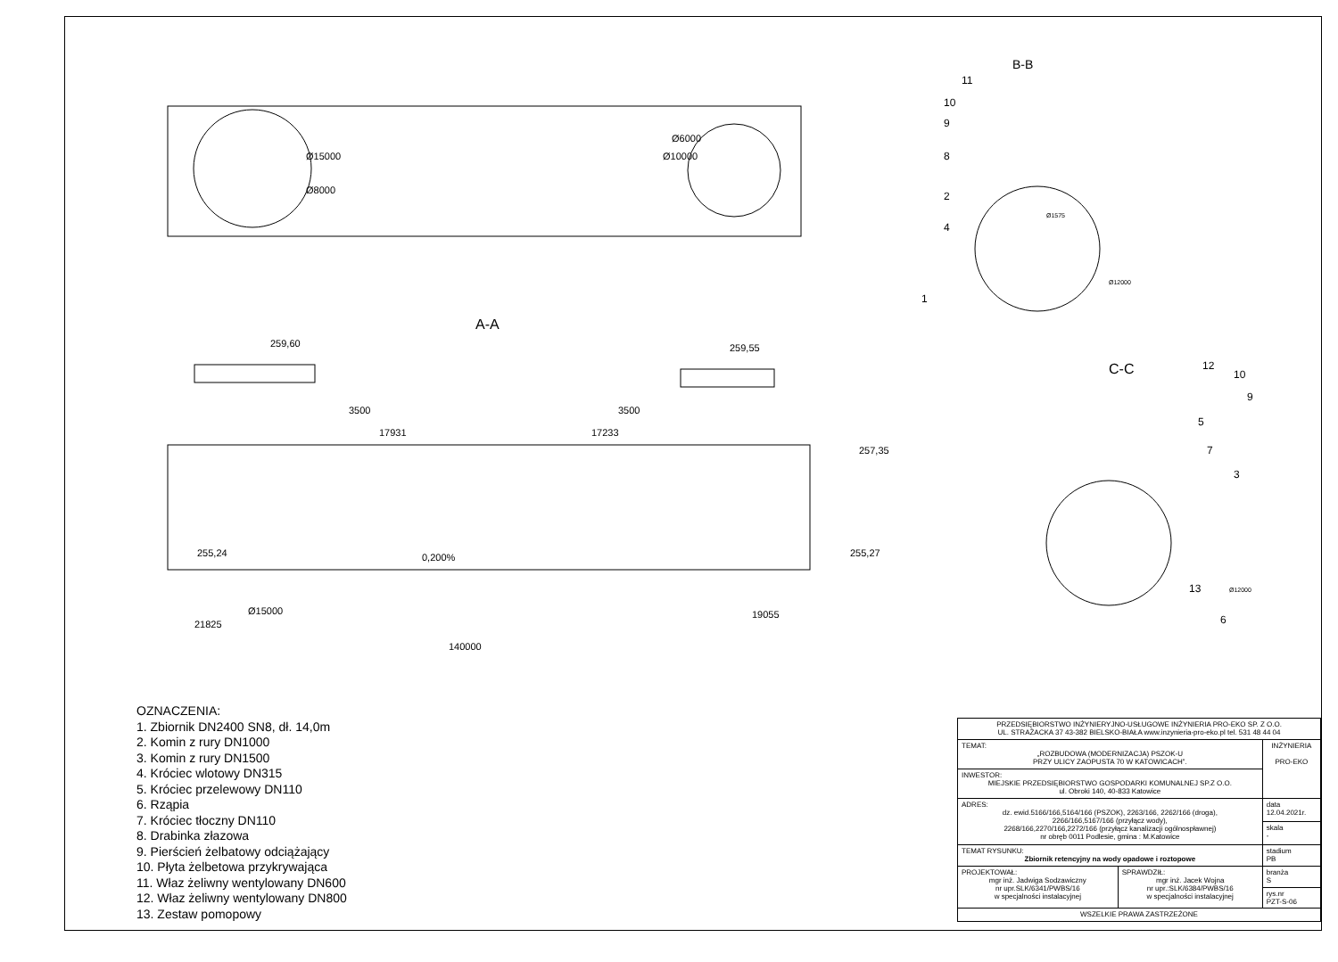A-A
B-B
C-C
Ø15000
Ø8000
Ø10000
Ø6000
259,60
259,55
257,35
255,27
255,24
0,200%
Ø15000
21825
19055
140000
3500
17931
17233
3500
Ø1575
Ø12000
11
10
9
8
2
4
1
12
10
9
5
7
3
Ø12000
13
6
OZNACZENIA:
1. Zbiornik DN2400 SN8, dł. 14,0m
2. Komin z rury DN1000
3. Komin z rury DN1500
4. Króciec wlotowy DN315
5. Króciec przelewowy DN110
6. Rząpia
7. Króciec tłoczny DN110
8. Drabinka złazowa
9. Pierścień żelbatowy odciążający
10. Płyta żelbetowa przykrywająca
11. Właz żeliwny wentylowany DN600
12. Właz żeliwny wentylowany DN800
13. Zestaw pomopowy
| PRZEDSIĘBIORSTWO INŻYNIERYJNO-USŁUGOWE INŻYNIERIA PRO-EKO SP. Z O.O. UL. STRAŻACKA 37 43-382 BIELSKO-BIAŁA www.inzynieria-pro-eko.pl tel. 531 48 44 04 | | |
| TEMAT: „ROZBUDOWA (MODERNIZACJA) PSZOK-U PRZY ULICY ZAOPUSTA 70 W KATOWICACH”. | | INŻYNIERIA PRO-EKO |
| INWESTOR: MIEJSKIE PRZEDSIĘBIORSTWO GOSPODARKI KOMUNALNEJ SP.Z O.O. ul. Obroki 140, 40-833 Katowice | | |
| ADRES: dz. ewid.5166/166,5164/166 (PSZOK), 2263/166, 2262/166 (droga), 2266/166,5167/166 (przyłącz wody), 2268/166,2270/166,2272/166 (przyłącz kanalizacji ogólnospławnej) nr obręb 0011 Podlesie, gmina : M.Katowice | | data 12.04.2021r. |
| | | skala - |
| TEMAT RYSUNKU: Zbiornik retencyjny na wody opadowe i roztopowe | | stadium PB |
| PROJEKTOWAŁ: mgr inż. Jadwiga Sodzawiczny nr upr.SLK/6341/PWBS/16 w specjalności instalacyjnej | SPRAWDZIŁ: mgr inż. Jacek Wojna nr upr.:SLK/6384/PWBS/16 w specjalności instalacyjnej | branża S |
| | | rys.nr PZT-S-06 |
| WSZELKIE PRAWA ZASTRZEŻONE | | |